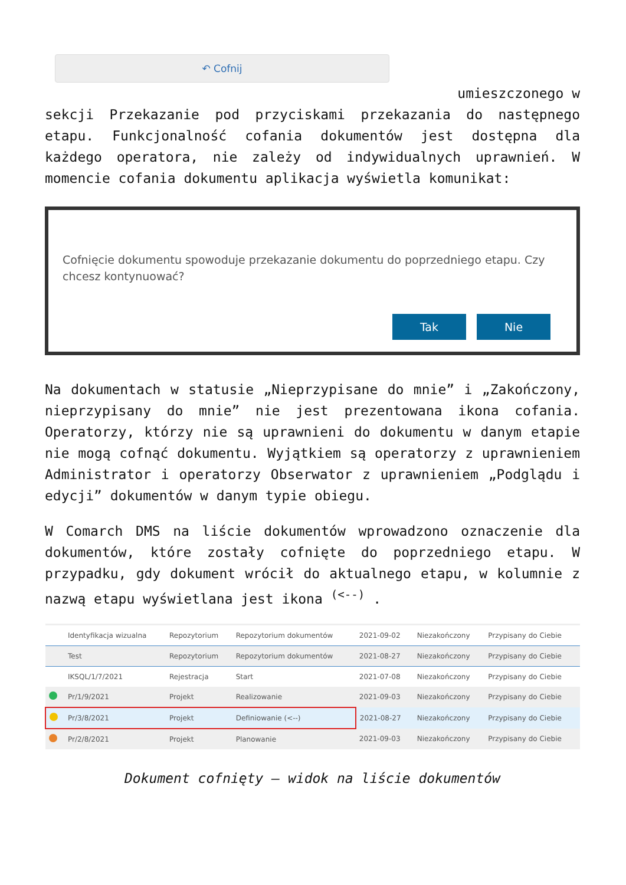↶ Cofnij
umieszczonego w
sekcji Przekazanie pod przyciskami przekazania do następnego etapu. Funkcjonalność cofania dokumentów jest dostępna dla każdego operatora, nie zależy od indywidualnych uprawnień. W momencie cofania dokumentu aplikacja wyświetla komunikat:
Cofnięcie dokumentu spowoduje przekazanie dokumentu do poprzedniego etapu. Czy chcesz kontynuować?
Tak Nie
Na dokumentach w statusie „Nieprzypisane do mnie” i „Zakończony, nieprzypisany do mnie” nie jest prezentowana ikona cofania. Operatorzy, którzy nie są uprawnieni do dokumentu w danym etapie nie mogą cofnąć dokumentu. Wyjątkiem są operatorzy z uprawnieniem Administrator i operatorzy Obserwator z uprawnieniem „Podglądu i edycji” dokumentów w danym typie obiegu.
W Comarch DMS na liście dokumentów wprowadzono oznaczenie dla dokumentów, które zostały cofnięte do poprzedniego etapu. W przypadku, gdy dokument wrócił do aktualnego etapu, w kolumnie z nazwą etapu wyświetlana jest ikona <sup>(<--)</sup> .
| | Identyfikacja wizualna | Repozytorium | Repozytorium dokumentów | 2021-09-02 | Niezakończony | Przypisany do Ciebie |
| | Test | Repozytorium | Repozytorium dokumentów | 2021-08-27 | Niezakończony | Przypisany do Ciebie |
| | IKSQL/1/7/2021 | Rejestracja | Start | 2021-07-08 | Niezakończony | Przypisany do Ciebie |
| | Pr/1/9/2021 | Projekt | Realizowanie | 2021-09-03 | Niezakończony | Przypisany do Ciebie |
| | Pr/3/8/2021 | Projekt | Definiowanie (<--) | 2021-08-27 | Niezakończony | Przypisany do Ciebie |
| | Pr/2/8/2021 | Projekt | Planowanie | 2021-09-03 | Niezakończony | Przypisany do Ciebie |
Dokument cofnięty – widok na liście dokumentów